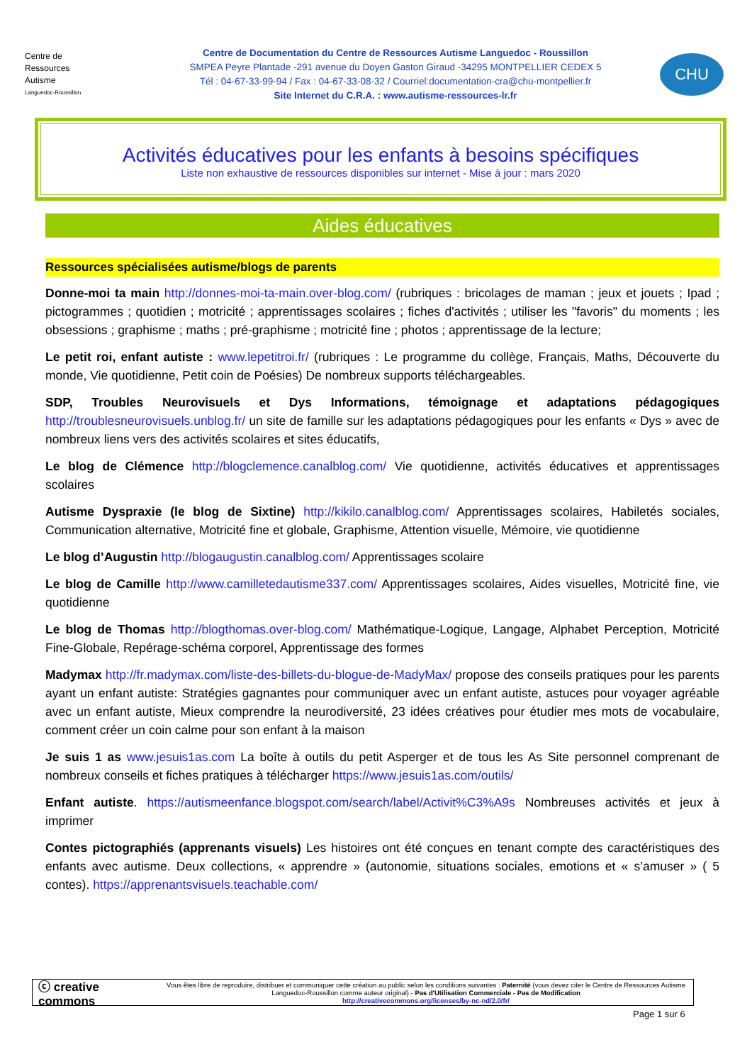Centre de
Ressources
Autisme
Languedoc-Roussillon
Centre de Documentation du Centre de Ressources Autisme Languedoc - Roussillon
SMPEA Peyre Plantade -291 avenue du Doyen Gaston Giraud -34295 MONTPELLIER CEDEX 5
Tél : 04-67-33-99-94 / Fax : 04-67-33-08-32 / Courriel:documentation-cra@chu-montpellier.fr
Site Internet du C.R.A. : www.autisme-ressources-lr.fr
CHU
Activités éducatives pour les enfants à besoins spécifiques
Liste non exhaustive de ressources disponibles sur internet - Mise à jour : mars 2020
Aides éducatives
Ressources spécialisées autisme/blogs de parents
Donne-moi ta main http://donnes-moi-ta-main.over-blog.com/ (rubriques : bricolages de maman ; jeux et jouets ; Ipad ; pictogrammes ; quotidien ; motricité ; apprentissages scolaires ; fiches d'activités ; utiliser les "favoris" du moments ; les obsessions ; graphisme ; maths ; pré-graphisme ; motricité fine ; photos ; apprentissage de la lecture;
Le petit roi, enfant autiste : www.lepetitroi.fr/ (rubriques : Le programme du collège, Français, Maths, Découverte du monde, Vie quotidienne, Petit coin de Poésies) De nombreux supports téléchargeables.
SDP, Troubles Neurovisuels et Dys Informations, témoignage et adaptations pédagogiques http://troublesneurovisuels.unblog.fr/ un site de famille sur les adaptations pédagogiques pour les enfants « Dys » avec de nombreux liens vers des activités scolaires et sites éducatifs,
Le blog de Clémence http://blogclemence.canalblog.com/ Vie quotidienne, activités éducatives et apprentissages scolaires
Autisme Dyspraxie (le blog de Sixtine) http://kikilo.canalblog.com/ Apprentissages scolaires, Habiletés sociales, Communication alternative, Motricité fine et globale, Graphisme, Attention visuelle, Mémoire, vie quotidienne
Le blog d’Augustin http://blogaugustin.canalblog.com/ Apprentissages scolaire
Le blog de Camille http://www.camilletedautisme337.com/ Apprentissages scolaires, Aides visuelles, Motricité fine, vie quotidienne
Le blog de Thomas http://blogthomas.over-blog.com/ Mathématique-Logique, Langage, Alphabet Perception, Motricité Fine-Globale, Repérage-schéma corporel, Apprentissage des formes
Madymax http://fr.madymax.com/liste-des-billets-du-blogue-de-MadyMax/ propose des conseils pratiques pour les parents ayant un enfant autiste: Stratégies gagnantes pour communiquer avec un enfant autiste, astuces pour voyager agréable avec un enfant autiste, Mieux comprendre la neurodiversité, 23 idées créatives pour étudier mes mots de vocabulaire, comment créer un coin calme pour son enfant à la maison
Je suis 1 as www.jesuis1as.com La boîte à outils du petit Asperger et de tous les As Site personnel comprenant de nombreux conseils et fiches pratiques à télécharger https://www.jesuis1as.com/outils/
Enfant autiste. https://autismeenfance.blogspot.com/search/label/Activit%C3%A9s Nombreuses activités et jeux à imprimer
Contes pictographiés (apprenants visuels) Les histoires ont été conçues en tenant compte des caractéristiques des enfants avec autisme. Deux collections, « apprendre » (autonomie, situations sociales, emotions et « s’amuser » ( 5 contes). https://apprenantsvisuels.teachable.com/
ⓒ creative commons
Vous êtes libre de reproduire, distribuer et communiquer cette création au public selon les conditions suivantes : Paternité (vous devez citer le Centre de Ressources Autisme Languedoc-Roussillon comme auteur original) - Pas d'Utilisation Commerciale - Pas de Modification
http://creativecommons.org/licenses/by-nc-nd/2.0/fr/
Page 1 sur 6